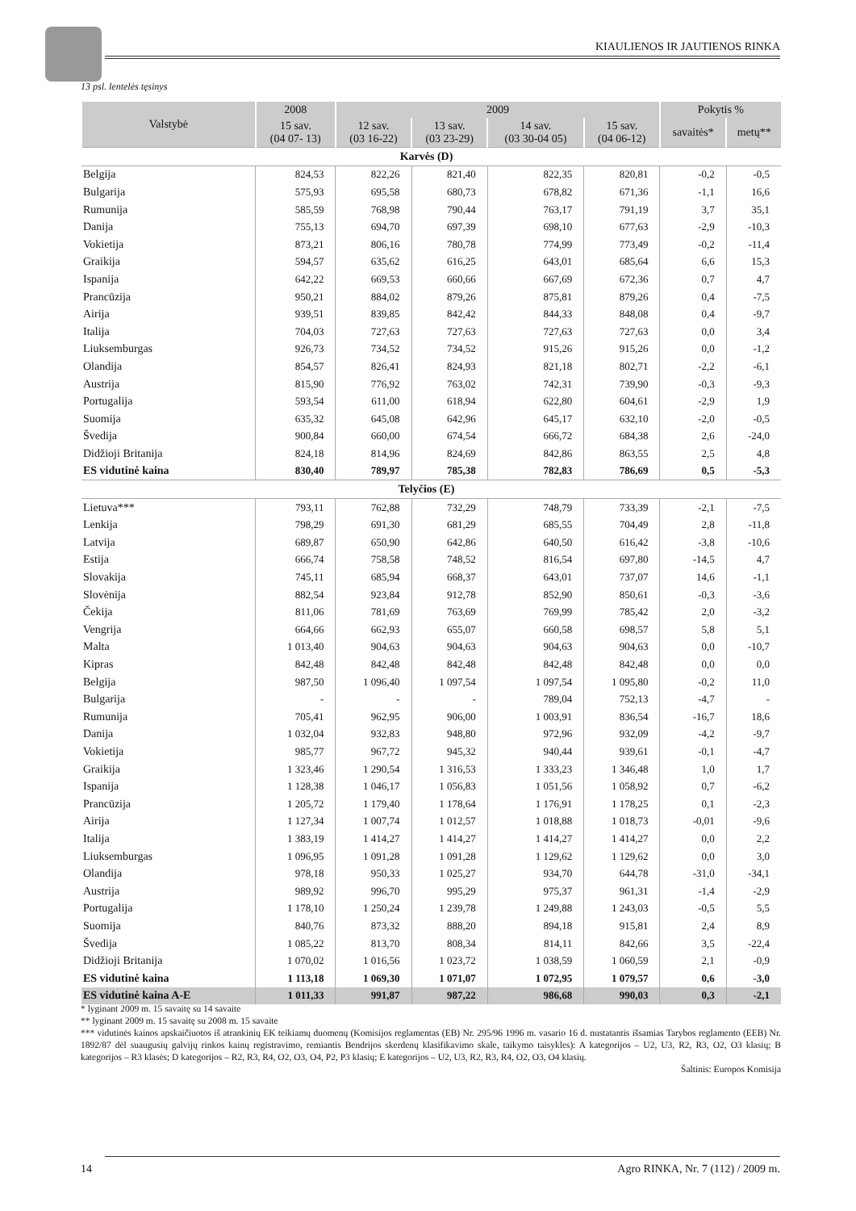KIAULIENOS IR JAUTIENOS RINKA
13 psl. lentelės tęsinys
| Valstybė | 2008 | 2009 | | | | Pokytis % | |
| --- | --- | --- | --- | --- | --- | --- | --- |
| | 15 sav. (04 07- 13) | 12 sav. (03 16-22) | 13 sav. (03 23-29) | 14 sav. (03 30-04 05) | 15 sav. (04 06-12) | savaitės* | metų** |
| Karvės (D) | | | | | | | |
| Belgija | 824,53 | 822,26 | 821,40 | 822,35 | 820,81 | -0,2 | -0,5 |
| Bulgarija | 575,93 | 695,58 | 680,73 | 678,82 | 671,36 | -1,1 | 16,6 |
| Rumunija | 585,59 | 768,98 | 790,44 | 763,17 | 791,19 | 3,7 | 35,1 |
| Danija | 755,13 | 694,70 | 697,39 | 698,10 | 677,63 | -2,9 | -10,3 |
| Vokietija | 873,21 | 806,16 | 780,78 | 774,99 | 773,49 | -0,2 | -11,4 |
| Graikija | 594,57 | 635,62 | 616,25 | 643,01 | 685,64 | 6,6 | 15,3 |
| Ispanija | 642,22 | 669,53 | 660,66 | 667,69 | 672,36 | 0,7 | 4,7 |
| Prancūzija | 950,21 | 884,02 | 879,26 | 875,81 | 879,26 | 0,4 | -7,5 |
| Airija | 939,51 | 839,85 | 842,42 | 844,33 | 848,08 | 0,4 | -9,7 |
| Italija | 704,03 | 727,63 | 727,63 | 727,63 | 727,63 | 0,0 | 3,4 |
| Liuksemburgas | 926,73 | 734,52 | 734,52 | 915,26 | 915,26 | 0,0 | -1,2 |
| Olandija | 854,57 | 826,41 | 824,93 | 821,18 | 802,71 | -2,2 | -6,1 |
| Austrija | 815,90 | 776,92 | 763,02 | 742,31 | 739,90 | -0,3 | -9,3 |
| Portugalija | 593,54 | 611,00 | 618,94 | 622,80 | 604,61 | -2,9 | 1,9 |
| Suomija | 635,32 | 645,08 | 642,96 | 645,17 | 632,10 | -2,0 | -0,5 |
| Švedija | 900,84 | 660,00 | 674,54 | 666,72 | 684,38 | 2,6 | -24,0 |
| Didžioji Britanija | 824,18 | 814,96 | 824,69 | 842,86 | 863,55 | 2,5 | 4,8 |
| ES vidutinė kaina | 830,40 | 789,97 | 785,38 | 782,83 | 786,69 | 0,5 | -5,3 |
| Telyčios (E) | | | | | | | |
| Lietuva*** | 793,11 | 762,88 | 732,29 | 748,79 | 733,39 | -2,1 | -7,5 |
| Lenkija | 798,29 | 691,30 | 681,29 | 685,55 | 704,49 | 2,8 | -11,8 |
| Latvija | 689,87 | 650,90 | 642,86 | 640,50 | 616,42 | -3,8 | -10,6 |
| Estija | 666,74 | 758,58 | 748,52 | 816,54 | 697,80 | -14,5 | 4,7 |
| Slovakija | 745,11 | 685,94 | 668,37 | 643,01 | 737,07 | 14,6 | -1,1 |
| Slovėnija | 882,54 | 923,84 | 912,78 | 852,90 | 850,61 | -0,3 | -3,6 |
| Čekija | 811,06 | 781,69 | 763,69 | 769,99 | 785,42 | 2,0 | -3,2 |
| Vengrija | 664,66 | 662,93 | 655,07 | 660,58 | 698,57 | 5,8 | 5,1 |
| Malta | 1 013,40 | 904,63 | 904,63 | 904,63 | 904,63 | 0,0 | -10,7 |
| Kipras | 842,48 | 842,48 | 842,48 | 842,48 | 842,48 | 0,0 | 0,0 |
| Belgija | 987,50 | 1 096,40 | 1 097,54 | 1 097,54 | 1 095,80 | -0,2 | 11,0 |
| Bulgarija | - | - | - | 789,04 | 752,13 | -4,7 | - |
| Rumunija | 705,41 | 962,95 | 906,00 | 1 003,91 | 836,54 | -16,7 | 18,6 |
| Danija | 1 032,04 | 932,83 | 948,80 | 972,96 | 932,09 | -4,2 | -9,7 |
| Vokietija | 985,77 | 967,72 | 945,32 | 940,44 | 939,61 | -0,1 | -4,7 |
| Graikija | 1 323,46 | 1 290,54 | 1 316,53 | 1 333,23 | 1 346,48 | 1,0 | 1,7 |
| Ispanija | 1 128,38 | 1 046,17 | 1 056,83 | 1 051,56 | 1 058,92 | 0,7 | -6,2 |
| Prancūzija | 1 205,72 | 1 179,40 | 1 178,64 | 1 176,91 | 1 178,25 | 0,1 | -2,3 |
| Airija | 1 127,34 | 1 007,74 | 1 012,57 | 1 018,88 | 1 018,73 | -0,01 | -9,6 |
| Italija | 1 383,19 | 1 414,27 | 1 414,27 | 1 414,27 | 1 414,27 | 0,0 | 2,2 |
| Liuksemburgas | 1 096,95 | 1 091,28 | 1 091,28 | 1 129,62 | 1 129,62 | 0,0 | 3,0 |
| Olandija | 978,18 | 950,33 | 1 025,27 | 934,70 | 644,78 | -31,0 | -34,1 |
| Austrija | 989,92 | 996,70 | 995,29 | 975,37 | 961,31 | -1,4 | -2,9 |
| Portugalija | 1 178,10 | 1 250,24 | 1 239,78 | 1 249,88 | 1 243,03 | -0,5 | 5,5 |
| Suomija | 840,76 | 873,32 | 888,20 | 894,18 | 915,81 | 2,4 | 8,9 |
| Švedija | 1 085,22 | 813,70 | 808,34 | 814,11 | 842,66 | 3,5 | -22,4 |
| Didžioji Britanija | 1 070,02 | 1 016,56 | 1 023,72 | 1 038,59 | 1 060,59 | 2,1 | -0,9 |
| ES vidutinė kaina | 1 113,18 | 1 069,30 | 1 071,07 | 1 072,95 | 1 079,57 | 0,6 | -3,0 |
| ES vidutinė kaina A-E | 1 011,33 | 991,87 | 987,22 | 986,68 | 990,03 | 0,3 | -2,1 |
* lyginant 2009 m. 15 savaitę su 14 savaite
** lyginant 2009 m. 15 savaitę su 2008 m. 15 savaite
*** vidutinės kainos apskaičiuotos iš atrankinių EK teikiamų duomenų (Komisijos reglamentas (EB) Nr. 295/96 1996 m. vasario 16 d. nustatantis išsamias Tarybos reglamento (EEB) Nr. 1892/87 dėl suaugusių galvijų rinkos kainų registravimo, remiantis Bendrijos skerdenų klasifikavimo skale, taikymo taisykles): A kategorijos – U2, U3, R2, R3, O2, O3 klasių; B kategorijos – R3 klasės; D kategorijos – R2, R3, R4, O2, O3, O4, P2, P3 klasių; E kategorijos – U2, U3, R2, R3, R4, O2, O3, O4 klasių.
Šaltinis: Europos Komisija
14 Agro RINKA, Nr. 7 (112) / 2009 m.